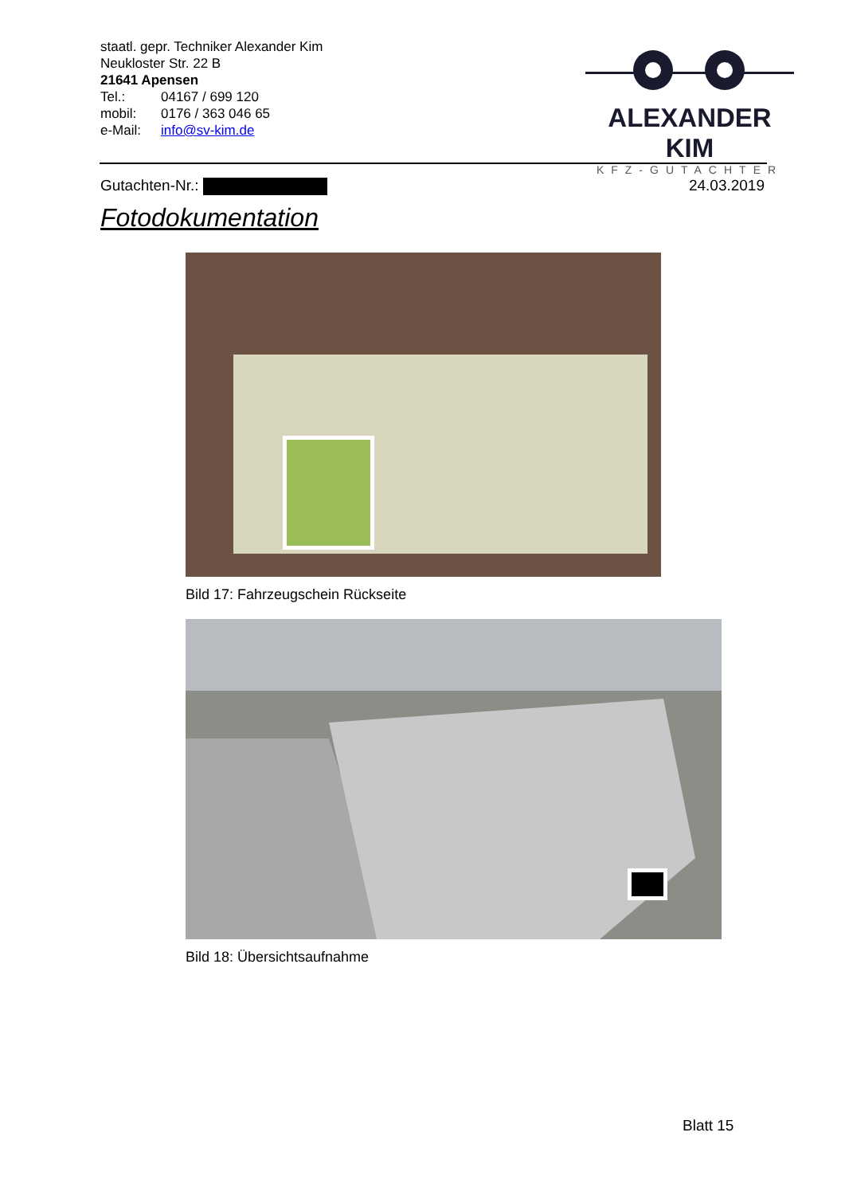staatl. gepr. Techniker Alexander Kim
Neukloster Str. 22 B
21641 Apensen
Tel.: 04167 / 699 120
mobil: 0176 / 363 046 65
e-Mail: info@sv-kim.de
ALEXANDER KIM
KFZ-GUTACHTER
Gutachten-Nr.: 24.03.2019
Fotodokumentation
Bild 17: Fahrzeugschein Rückseite
Bild 18: Übersichtsaufnahme
Blatt 15